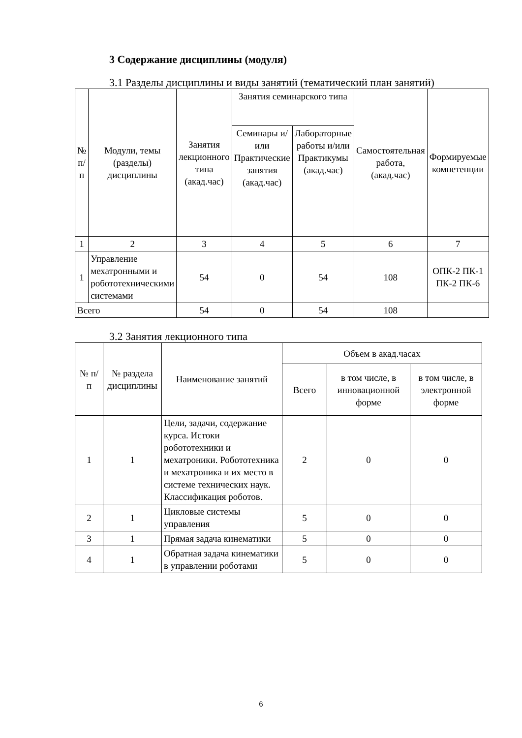3 Содержание дисциплины (модуля)
3.1 Разделы дисциплины и виды занятий (тематический план занятий)
| № п/п | Модули, темы (разделы) дисциплины | Занятия лекционного типа (акад.час) | Занятия семинарского типа | | Самостоятельная работа, (акад.час) | Формируемые компетенции |
| --- | --- | --- | --- | --- | --- | --- |
| | | | Семинары и/или Практические занятия (акад.час) | Лабораторные работы и/или Практикумы (акад.час) | | |
| 1 | 2 | 3 | 4 | 5 | 6 | 7 |
| 1 | Управление мехатронными и робототехническими системами | 54 | 0 | 54 | 108 | ОПК-2 ПК-1 ПК-2 ПК-6 |
| Всего | | 54 | 0 | 54 | 108 | |
3.2 Занятия лекционного типа
| № п/п | № раздела дисциплины | Наименование занятий | Объем в акад.часах | | |
| --- | --- | --- | --- | --- | --- |
| | | | Всего | в том числе, в инновационной форме | в том числе, в электронной форме |
| 1 | 1 | Цели, задачи, содержание курса. Истоки робототехники и мехатроники. Робототехника и мехатроника и их место в системе технических наук. Классификация роботов. | 2 | 0 | 0 |
| 2 | 1 | Цикловые системы управления | 5 | 0 | 0 |
| 3 | 1 | Прямая задача кинематики | 5 | 0 | 0 |
| 4 | 1 | Обратная задача кинематики в управлении роботами | 5 | 0 | 0 |
6